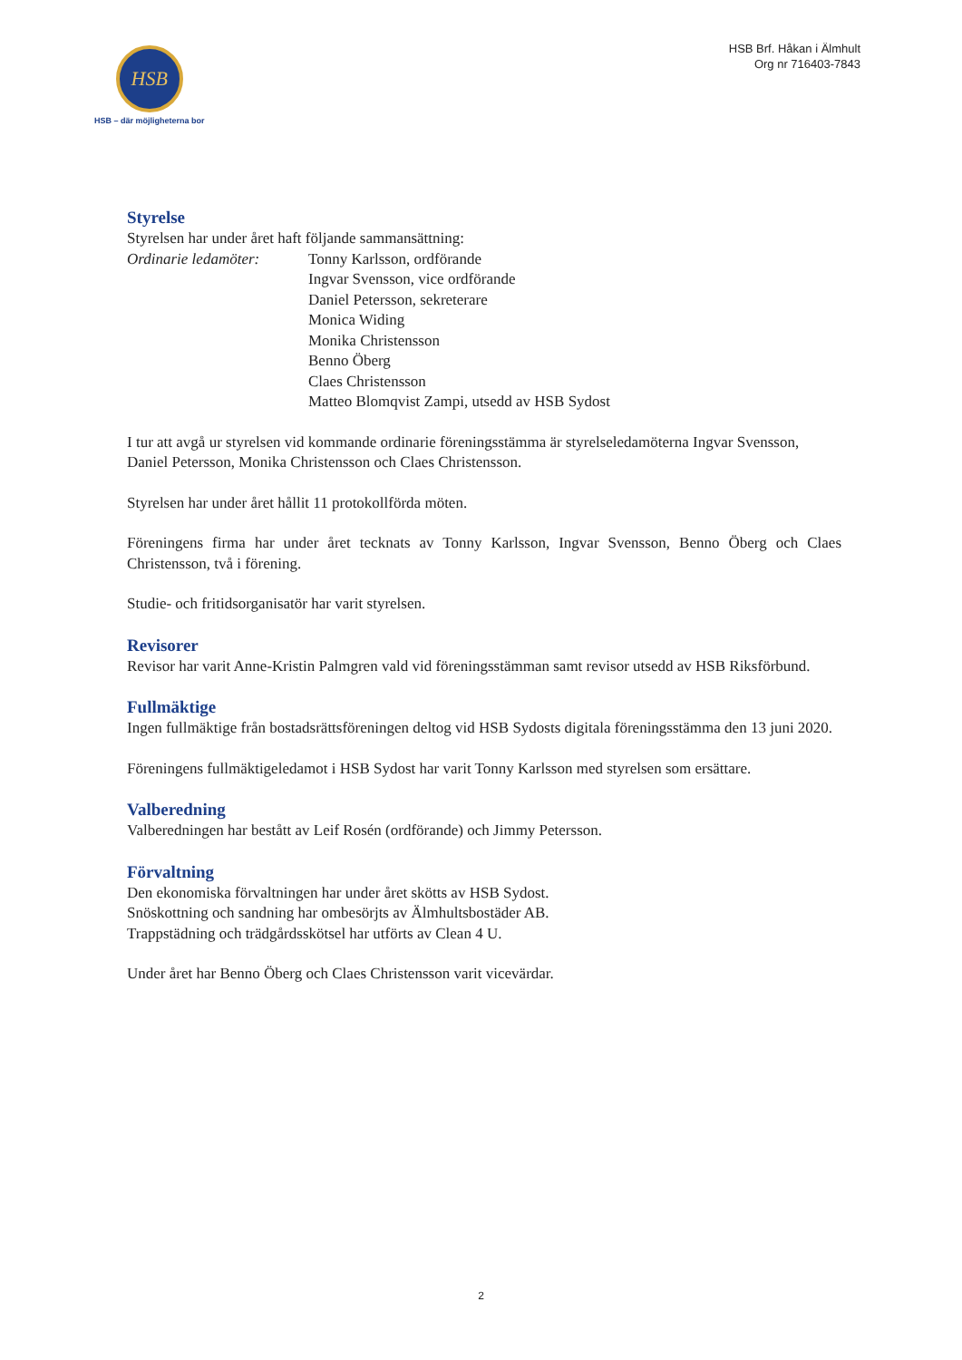HSB
HSB – där möjligheterna bor
HSB Brf. Håkan i Älmhult
Org nr 716403-7843
Styrelse
Styrelsen har under året haft följande sammansättning:
Ordinarie ledamöter: Tonny Karlsson, ordförande
Ingvar Svensson, vice ordförande
Daniel Petersson, sekreterare
Monica Widing
Monika Christensson
Benno Öberg
Claes Christensson
Matteo Blomqvist Zampi, utsedd av HSB Sydost
I tur att avgå ur styrelsen vid kommande ordinarie föreningsstämma är styrelseledamöterna Ingvar Svensson, Daniel Petersson, Monika Christensson och Claes Christensson.
Styrelsen har under året hållit 11 protokollförda möten.
Föreningens firma har under året tecknats av Tonny Karlsson, Ingvar Svensson, Benno Öberg och Claes Christensson, två i förening.
Studie- och fritidsorganisatör har varit styrelsen.
Revisorer
Revisor har varit Anne-Kristin Palmgren vald vid föreningsstämman samt revisor utsedd av HSB Riksförbund.
Fullmäktige
Ingen fullmäktige från bostadsrättsföreningen deltog vid HSB Sydosts digitala föreningsstämma den 13 juni 2020.
Föreningens fullmäktigeledamot i HSB Sydost har varit Tonny Karlsson med styrelsen som ersättare.
Valberedning
Valberedningen har bestått av Leif Rosén (ordförande) och Jimmy Petersson.
Förvaltning
Den ekonomiska förvaltningen har under året skötts av HSB Sydost.
Snöskottning och sandning har ombesörjts av Älmhultsbostäder AB.
Trappstädning och trädgårdsskötsel har utförts av Clean 4 U.
Under året har Benno Öberg och Claes Christensson varit vicevärdar.
2